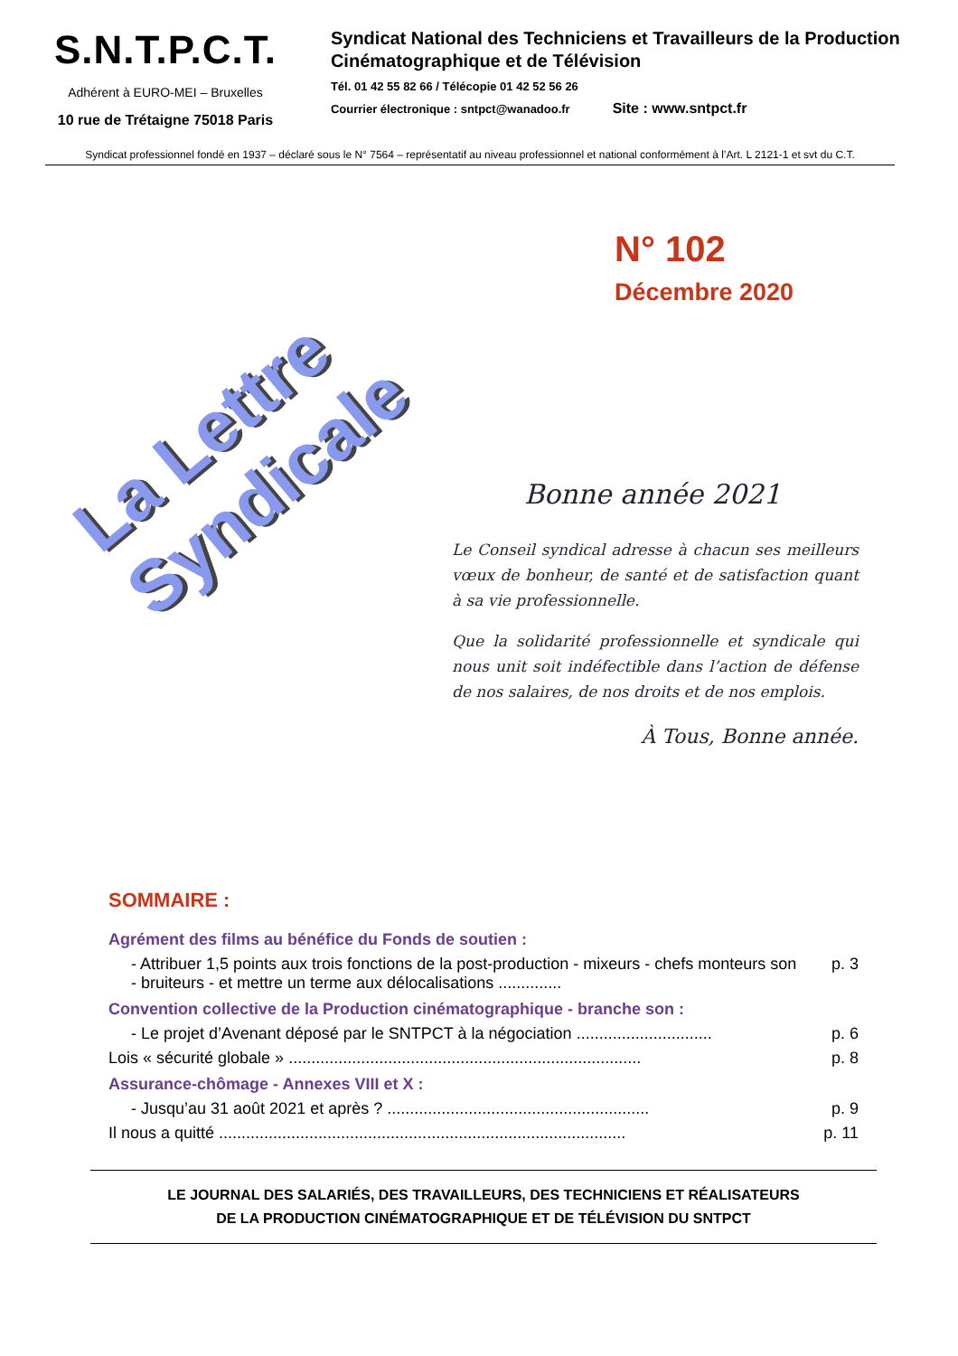S.N.T.P.C.T.
Adhérent à EURO-MEI – Bruxelles
10 rue de Trétaigne 75018 Paris
Syndicat National des Techniciens et Travailleurs de la Production Cinématographique et de Télévision
Tél. 01 42 55 82 66 / Télécopie 01 42 52 56 26
Courrier électronique : sntpct@wanadoo.fr Site : www.sntpct.fr
Syndicat professionnel fondé en 1937 – déclaré sous le N° 7564 – représentatif au niveau professionnel et national conformément à l’Art. L 2121-1 et svt du C.T.
La Lettre Syndicale
N° 102
Décembre 2020
Bonne année 2021
Le Conseil syndical adresse à chacun ses meilleurs vœux de bonheur, de santé et de satisfaction quant à sa vie professionnelle.
Que la solidarité professionnelle et syndicale qui nous unit soit indéfectible dans l’action de défense de nos salaires, de nos droits et de nos emplois.
À Tous, Bonne année.
SOMMAIRE :
Agrément des films au bénéfice du Fonds de soutien :
- Attribuer 1,5 points aux trois fonctions de la post-production - mixeurs - chefs monteurs son - bruiteurs - et mettre un terme aux délocalisations .............. p. 3
Convention collective de la Production cinématographique - branche son :
- Le projet d’Avenant déposé par le SNTPCT à la négociation .............................. p. 6
Lois « sécurité globale » .............................................................................. p. 8
Assurance-chômage - Annexes VIII et X :
- Jusqu’au 31 août 2021 et après ? .......................................................... p. 9
Il nous a quitté .......................................................................................... p. 11
LE JOURNAL DES SALARIÉS, DES TRAVAILLEURS, DES TECHNICIENS ET RÉALISATEURS
DE LA PRODUCTION CINÉMATOGRAPHIQUE ET DE TÉLÉVISION DU SNTPCT